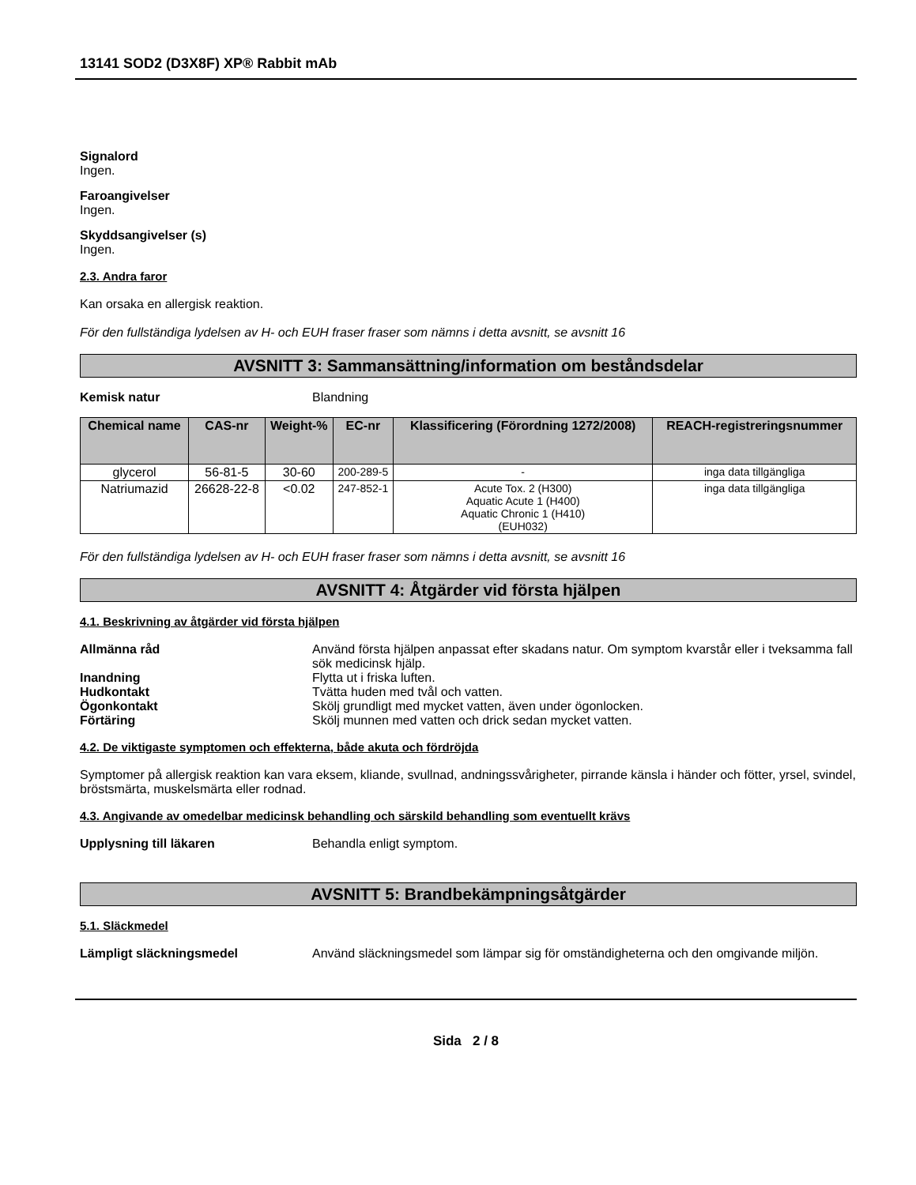13141 SOD2 (D3X8F) XP® Rabbit mAb
Signalord
Ingen.
Faroangivelser
Ingen.
Skyddsangivelser (s)
Ingen.
2.3. Andra faror
Kan orsaka en allergisk reaktion.
För den fullständiga lydelsen av H- och EUH fraser fraser som nämns i detta avsnitt, se avsnitt 16
AVSNITT 3: Sammansättning/information om beståndsdelar
Kemisk natur Blandning
| Chemical name | CAS-nr | Weight-% | EC-nr | Klassificering (Förordning 1272/2008) | REACH-registreringsnummer |
| --- | --- | --- | --- | --- | --- |
| glycerol | 56-81-5 | 30-60 | 200-289-5 | - | inga data tillgängliga |
| Natriumazid | 26628-22-8 | <0.02 | 247-852-1 | Acute Tox. 2 (H300) Aquatic Acute 1 (H400) Aquatic Chronic 1 (H410) (EUH032) | inga data tillgängliga |
För den fullständiga lydelsen av H- och EUH fraser fraser som nämns i detta avsnitt, se avsnitt 16
AVSNITT 4: Åtgärder vid första hjälpen
4.1. Beskrivning av åtgärder vid första hjälpen
Allmänna råd Använd första hjälpen anpassat efter skadans natur. Om symptom kvarstår eller i tveksamma fall sök medicinsk hjälp.
Inandning Flytta ut i friska luften.
Hudkontakt Tvätta huden med tvål och vatten.
Ögonkontakt Skölj grundligt med mycket vatten, även under ögonlocken.
Förtäring Skölj munnen med vatten och drick sedan mycket vatten.
4.2. De viktigaste symptomen och effekterna, både akuta och fördröjda
Symptomer på allergisk reaktion kan vara eksem, kliande, svullnad, andningssvårigheter, pirrande känsla i händer och fötter, yrsel, svindel, bröstsmärta, muskelsmärta eller rodnad.
4.3. Angivande av omedelbar medicinsk behandling och särskild behandling som eventuellt krävs
Upplysning till läkaren Behandla enligt symptom.
AVSNITT 5: Brandbekämpningsåtgärder
5.1. Släckmedel
Lämpligt släckningsmedel Använd släckningsmedel som lämpar sig för omständigheterna och den omgivande miljön.
Sida 2 / 8